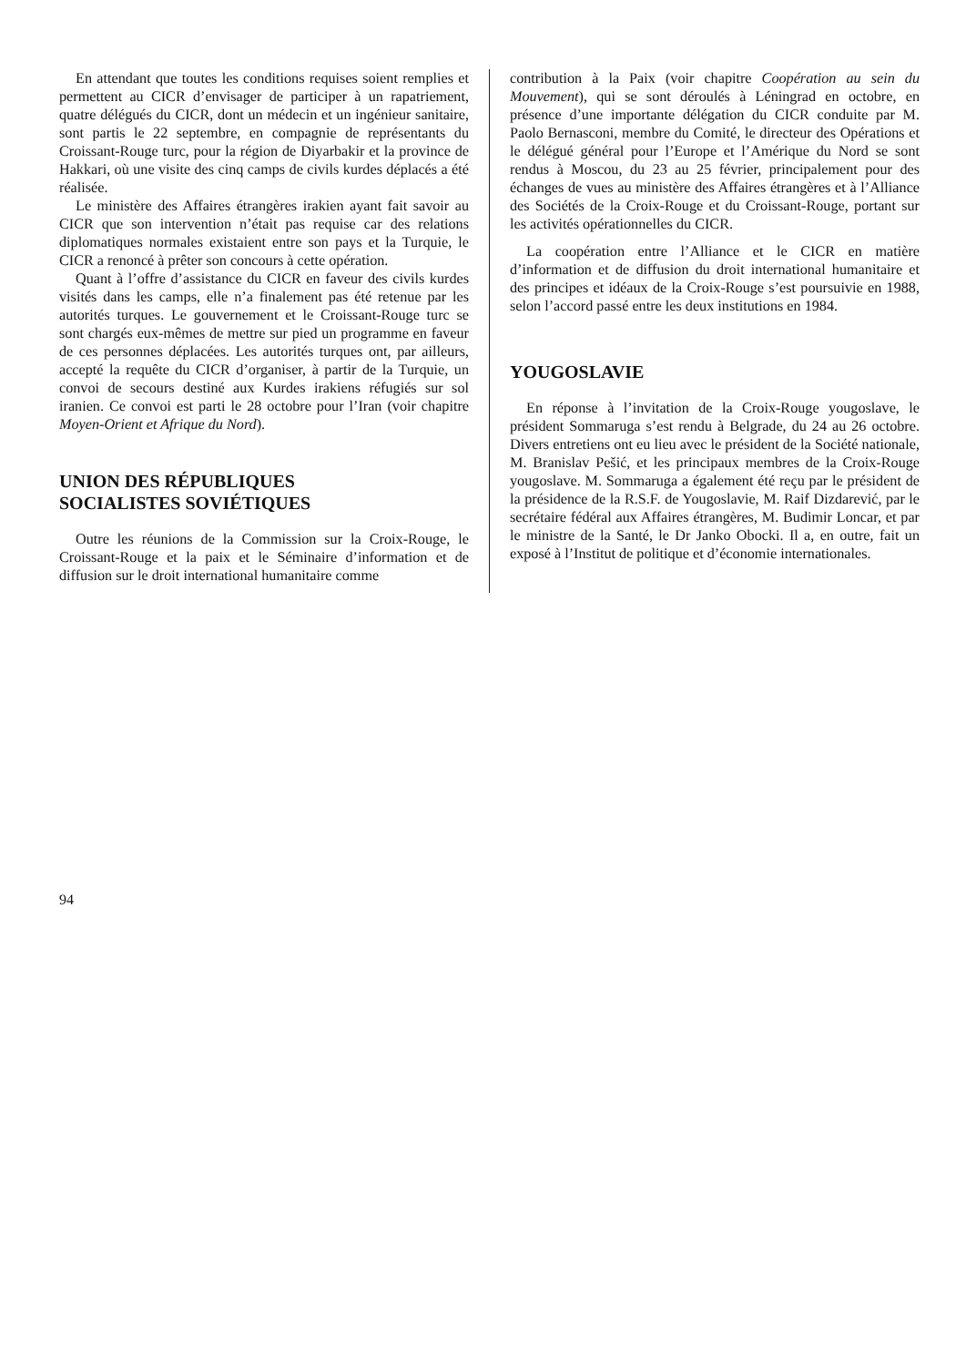En attendant que toutes les conditions requises soient remplies et permettent au CICR d’envisager de participer à un rapatriement, quatre délégués du CICR, dont un médecin et un ingénieur sanitaire, sont partis le 22 septembre, en compagnie de représentants du Croissant-Rouge turc, pour la région de Diyarbakir et la province de Hakkari, où une visite des cinq camps de civils kurdes déplacés a été réalisée.
Le ministère des Affaires étrangères irakien ayant fait savoir au CICR que son intervention n’était pas requise car des relations diplomatiques normales existaient entre son pays et la Turquie, le CICR a renoncé à prêter son concours à cette opération.
Quant à l’offre d’assistance du CICR en faveur des civils kurdes visités dans les camps, elle n’a finalement pas été retenue par les autorités turques. Le gouvernement et le Croissant-Rouge turc se sont chargés eux-mêmes de mettre sur pied un programme en faveur de ces personnes déplacées. Les autorités turques ont, par ailleurs, accepté la requête du CICR d’organiser, à partir de la Turquie, un convoi de secours destiné aux Kurdes irakiens réfugiés sur sol iranien. Ce convoi est parti le 28 octobre pour l’Iran (voir chapitre Moyen-Orient et Afrique du Nord).
UNION DES RÉPUBLIQUES
SOCIALISTES SOVIÉTIQUES
Outre les réunions de la Commission sur la Croix-Rouge, le Croissant-Rouge et la paix et le Séminaire d’information et de diffusion sur le droit international humanitaire comme
contribution à la Paix (voir chapitre Coopération au sein du Mouvement), qui se sont déroulés à Léningrad en octobre, en présence d’une importante délégation du CICR conduite par M. Paolo Bernasconi, membre du Comité, le directeur des Opérations et le délégué général pour l’Europe et l’Amérique du Nord se sont rendus à Moscou, du 23 au 25 février, principalement pour des échanges de vues au ministère des Affaires étrangères et à l’Alliance des Sociétés de la Croix-Rouge et du Croissant-Rouge, portant sur les activités opérationnelles du CICR.
La coopération entre l’Alliance et le CICR en matière d’information et de diffusion du droit international humanitaire et des principes et idéaux de la Croix-Rouge s’est poursuivie en 1988, selon l’accord passé entre les deux institutions en 1984.
YOUGOSLAVIE
En réponse à l’invitation de la Croix-Rouge yougoslave, le président Sommaruga s’est rendu à Belgrade, du 24 au 26 octobre. Divers entretiens ont eu lieu avec le président de la Société nationale, M. Branislav Pešić, et les principaux membres de la Croix-Rouge yougoslave. M. Sommaruga a également été reçu par le président de la présidence de la R.S.F. de Yougoslavie, M. Raif Dizdarević, par le secrétaire fédéral aux Affaires étrangères, M. Budimir Loncar, et par le ministre de la Santé, le Dr Janko Obocki. Il a, en outre, fait un exposé à l’Institut de politique et d’économie internationales.
94